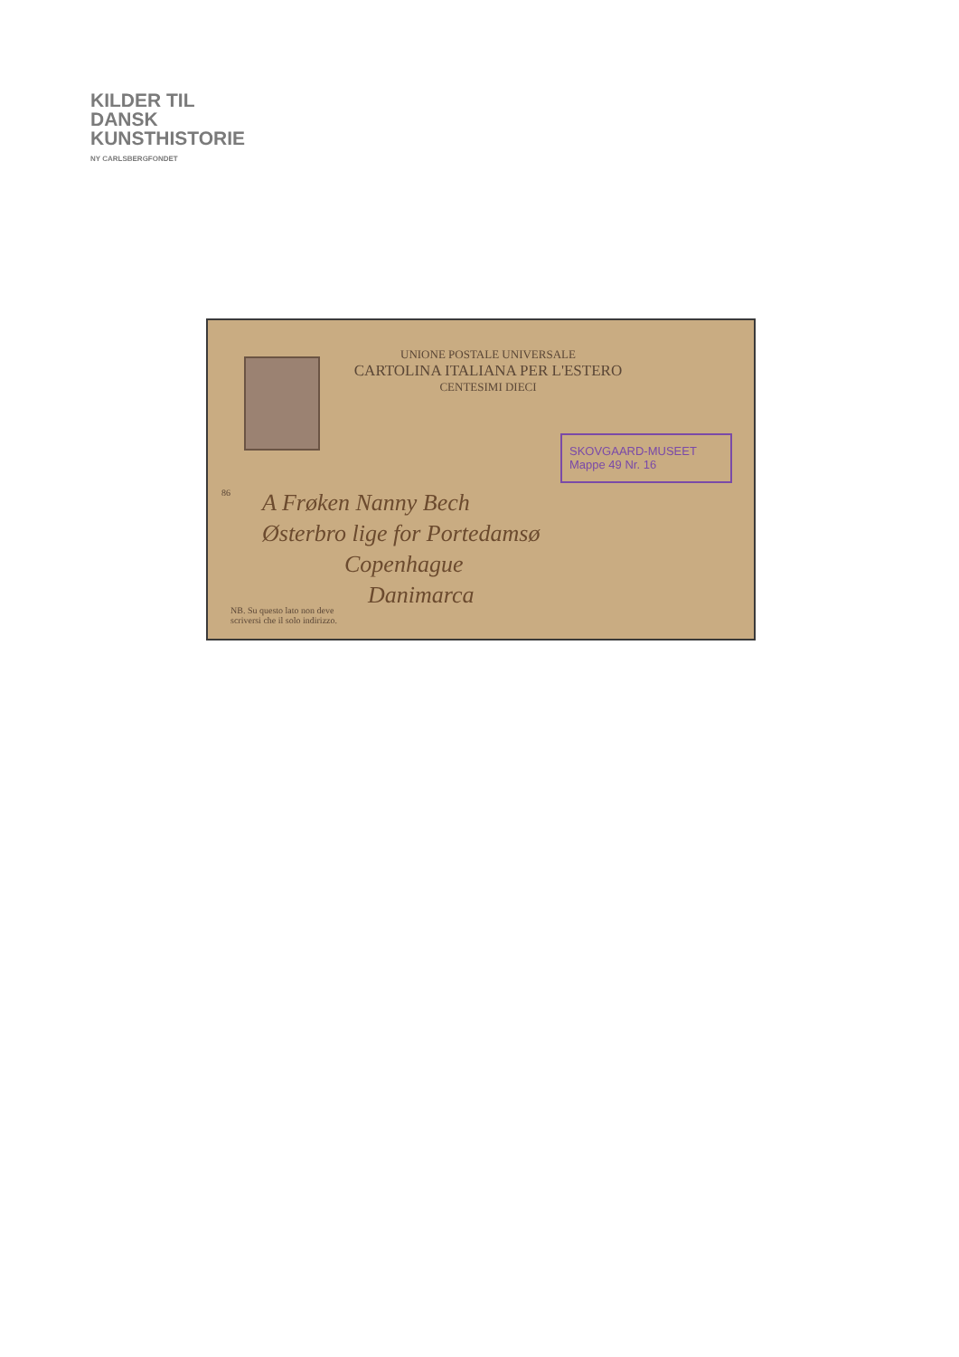KILDER TIL
DANSK
KUNSTHISTORIE
NY CARLSBERGFONDET
UNIONE POSTALE UNIVERSALE
CARTOLINA ITALIANA PER L'ESTERO
CENTESIMI DIECI
SKOVGAARD-MUSEET
Mappe 49 Nr. 16
86
A Frøken Nanny Bech
Østerbro lige for Portedamsø
Copenhague
Danimarca
NB. Su questo lato non deve
scriversi che il solo indirizzo.